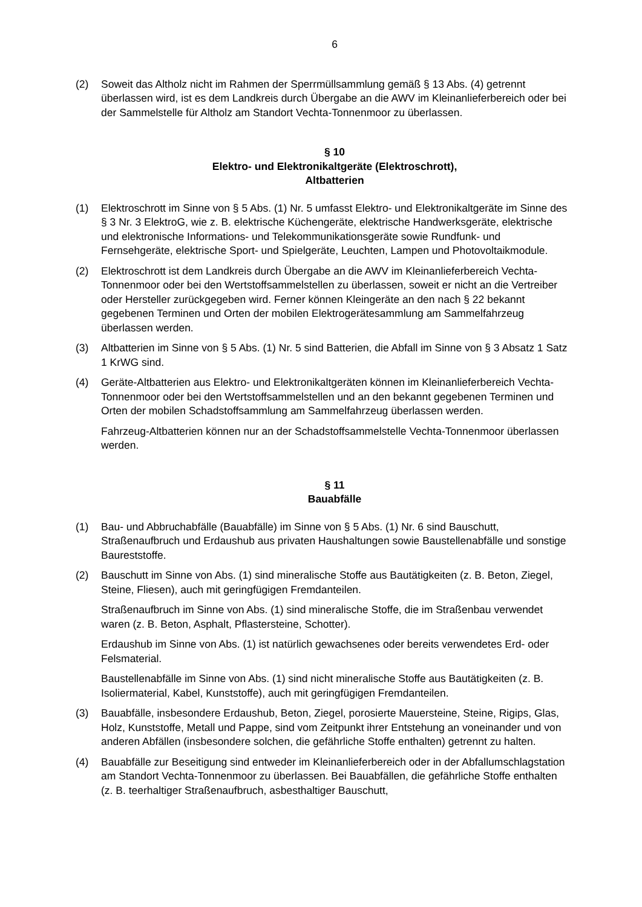6
(2) Soweit das Altholz nicht im Rahmen der Sperrmüllsammlung gemäß § 13 Abs. (4) getrennt überlassen wird, ist es dem Landkreis durch Übergabe an die AWV im Kleinanlieferbereich oder bei der Sammelstelle für Altholz am Standort Vechta-Tonnenmoor zu überlassen.
§ 10
Elektro- und Elektronikaltgeräte (Elektroschrott),
Altbatterien
(1) Elektroschrott im Sinne von § 5 Abs. (1) Nr. 5 umfasst Elektro- und Elektronikaltgeräte im Sinne des § 3 Nr. 3 ElektroG, wie z. B. elektrische Küchengeräte, elektrische Handwerksgeräte, elektrische und elektronische Informations- und Telekommunikationsgeräte sowie Rundfunk- und Fernsehgeräte, elektrische Sport- und Spielgeräte, Leuchten, Lampen und Photovoltaikmodule.
(2) Elektroschrott ist dem Landkreis durch Übergabe an die AWV im Kleinanlieferbereich Vechta-Tonnenmoor oder bei den Wertstoffsammelstellen zu überlassen, soweit er nicht an die Vertreiber oder Hersteller zurückgegeben wird. Ferner können Kleingeräte an den nach § 22 bekannt gegebenen Terminen und Orten der mobilen Elektrogerätesammlung am Sammelfahrzeug überlassen werden.
(3) Altbatterien im Sinne von § 5 Abs. (1) Nr. 5 sind Batterien, die Abfall im Sinne von § 3 Absatz 1 Satz 1 KrWG sind.
(4) Geräte-Altbatterien aus Elektro- und Elektronikaltgeräten können im Kleinanlieferbereich Vechta-Tonnenmoor oder bei den Wertstoffsammelstellen und an den bekannt gegebenen Terminen und Orten der mobilen Schadstoffsammlung am Sammelfahrzeug überlassen werden.
Fahrzeug-Altbatterien können nur an der Schadstoffsammelstelle Vechta-Tonnenmoor überlassen werden.
§ 11
Bauabfälle
(1) Bau- und Abbruchabfälle (Bauabfälle) im Sinne von § 5 Abs. (1) Nr. 6 sind Bauschutt, Straßenaufbruch und Erdaushub aus privaten Haushaltungen sowie Baustellenabfälle und sonstige Baureststoffe.
(2) Bauschutt im Sinne von Abs. (1) sind mineralische Stoffe aus Bautätigkeiten (z. B. Beton, Ziegel, Steine, Fliesen), auch mit geringfügigen Fremdanteilen.
Straßenaufbruch im Sinne von Abs. (1) sind mineralische Stoffe, die im Straßenbau verwendet waren (z. B. Beton, Asphalt, Pflastersteine, Schotter).
Erdaushub im Sinne von Abs. (1) ist natürlich gewachsenes oder bereits verwendetes Erd- oder Felsmaterial.
Baustellenabfälle im Sinne von Abs. (1) sind nicht mineralische Stoffe aus Bautätigkeiten (z. B. Isoliermaterial, Kabel, Kunststoffe), auch mit geringfügigen Fremdanteilen.
(3) Bauabfälle, insbesondere Erdaushub, Beton, Ziegel, porosierte Mauersteine, Steine, Rigips, Glas, Holz, Kunststoffe, Metall und Pappe, sind vom Zeitpunkt ihrer Entstehung an voneinander und von anderen Abfällen (insbesondere solchen, die gefährliche Stoffe enthalten) getrennt zu halten.
(4) Bauabfälle zur Beseitigung sind entweder im Kleinanlieferbereich oder in der Abfallumschlagstation am Standort Vechta-Tonnenmoor zu überlassen. Bei Bauabfällen, die gefährliche Stoffe enthalten (z. B. teerhaltiger Straßenaufbruch, asbesthaltiger Bauschutt,